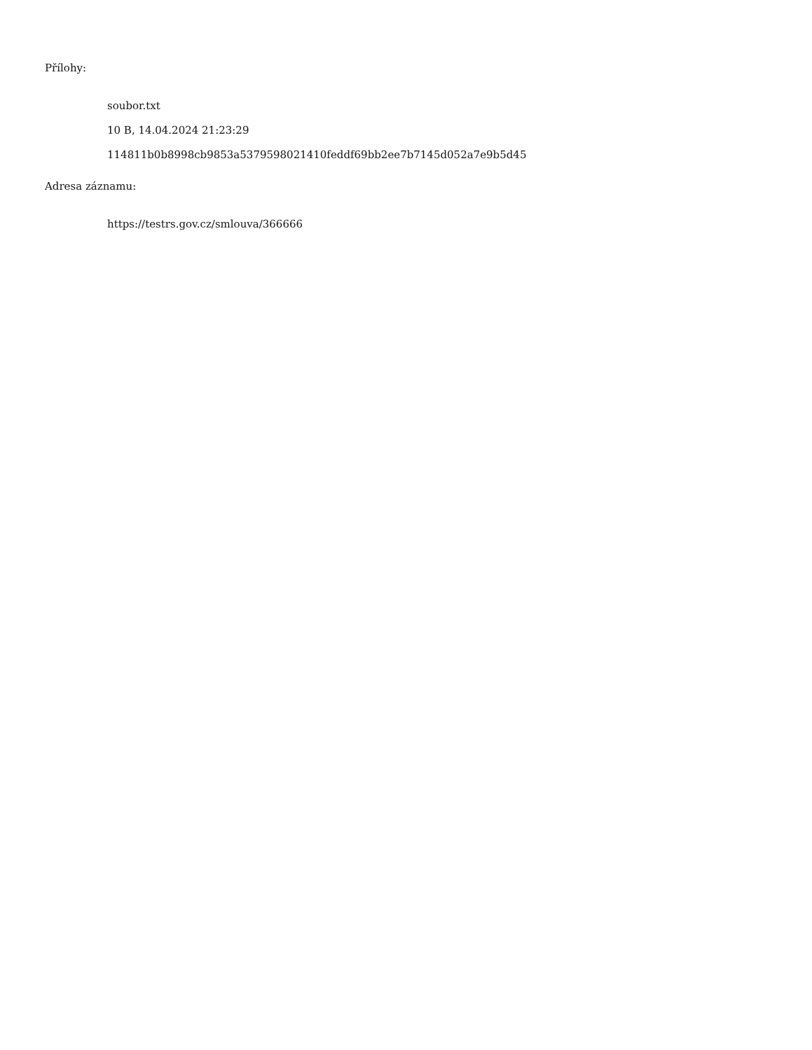Přílohy:
soubor.txt
10 B, 14.04.2024 21:23:29
114811b0b8998cb9853a5379598021410feddf69bb2ee7b7145d052a7e9b5d45
Adresa záznamu:
https://testrs.gov.cz/smlouva/366666